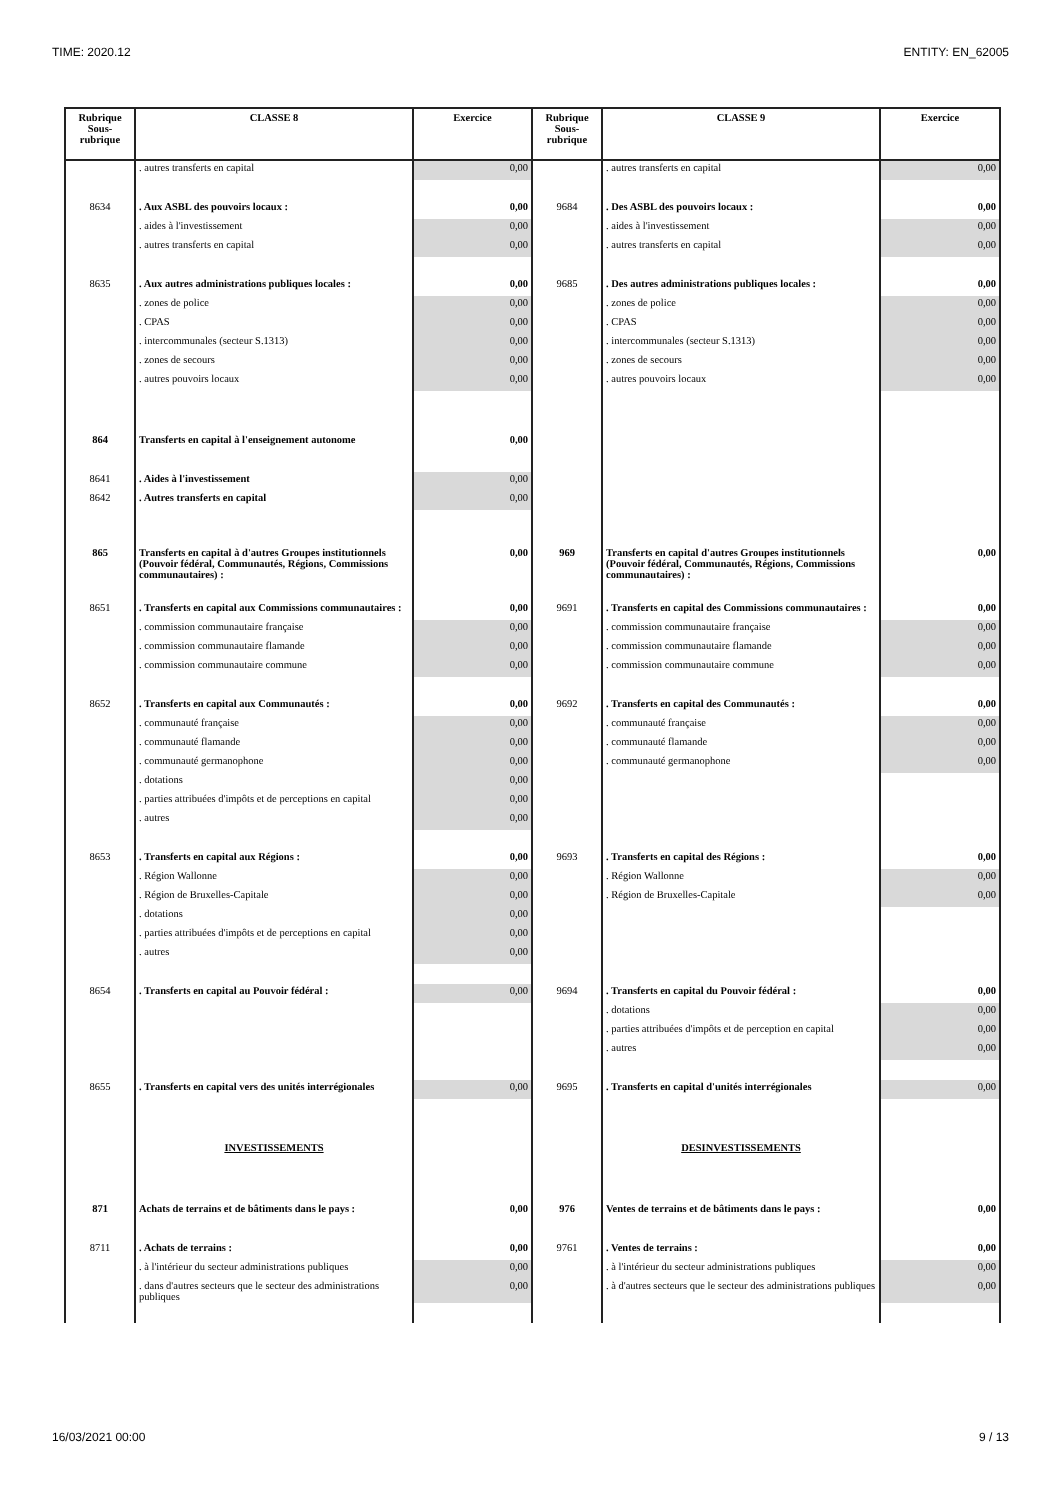TIME: 2020.12 ENTITY: EN_62005
| Rubrique Sous-rubrique | CLASSE 8 | Exercice | Rubrique Sous-rubrique | CLASSE 9 | Exercice |
| --- | --- | --- | --- | --- | --- |
| | . autres transferts en capital | 0,00 | | . autres transferts en capital | 0,00 |
| 8634 | . Aux ASBL des pouvoirs locaux : | 0,00 | 9684 | . Des ASBL des pouvoirs locaux : | 0,00 |
| | . aides à l'investissement | 0,00 | | . aides à l'investissement | 0,00 |
| | . autres transferts en capital | 0,00 | | . autres transferts en capital | 0,00 |
| 8635 | . Aux autres administrations publiques locales : | 0,00 | 9685 | . Des autres administrations publiques locales : | 0,00 |
| | . zones de police | 0,00 | | . zones de police | 0,00 |
| | . CPAS | 0,00 | | . CPAS | 0,00 |
| | . intercommunales (secteur S.1313) | 0,00 | | . intercommunales (secteur S.1313) | 0,00 |
| | . zones de secours | 0,00 | | . zones de secours | 0,00 |
| | . autres pouvoirs locaux | 0,00 | | . autres pouvoirs locaux | 0,00 |
| 864 | Transferts en capital à l'enseignement autonome | 0,00 | | | |
| 8641 | . Aides à l'investissement | 0,00 | | | |
| 8642 | . Autres transferts en capital | 0,00 | | | |
| 865 | Transferts en capital à d'autres Groupes institutionnels (Pouvoir fédéral, Communautés, Régions, Commissions communautaires) : | 0,00 | 969 | Transferts en capital d'autres Groupes institutionnels (Pouvoir fédéral, Communautés, Régions, Commissions communautaires) : | 0,00 |
| 8651 | . Transferts en capital aux Commissions communautaires : | 0,00 | 9691 | . Transferts en capital des Commissions communautaires : | 0,00 |
| | . commission communautaire française | 0,00 | | . commission communautaire française | 0,00 |
| | . commission communautaire flamande | 0,00 | | . commission communautaire flamande | 0,00 |
| | . commission communautaire commune | 0,00 | | . commission communautaire commune | 0,00 |
| 8652 | . Transferts en capital aux Communautés : | 0,00 | 9692 | . Transferts en capital des Communautés : | 0,00 |
| | . communauté française | 0,00 | | . communauté française | 0,00 |
| | . communauté flamande | 0,00 | | . communauté flamande | 0,00 |
| | . communauté germanophone | 0,00 | | . communauté germanophone | 0,00 |
| | . dotations | 0,00 | | | |
| | . parties attribuées d'impôts et de perceptions en capital | 0,00 | | | |
| | . autres | 0,00 | | | |
| 8653 | . Transferts en capital aux Régions : | 0,00 | 9693 | . Transferts en capital des Régions : | 0,00 |
| | . Région Wallonne | 0,00 | | . Région Wallonne | 0,00 |
| | . Région de Bruxelles-Capitale | 0,00 | | . Région de Bruxelles-Capitale | 0,00 |
| | . dotations | 0,00 | | | |
| | . parties attribuées d'impôts et de perceptions en capital | 0,00 | | | |
| | . autres | 0,00 | | | |
| 8654 | . Transferts en capital au Pouvoir fédéral : | 0,00 | 9694 | . Transferts en capital du Pouvoir fédéral : | 0,00 |
| | | | | . dotations | 0,00 |
| | | | | . parties attribuées d'impôts et de perception en capital | 0,00 |
| | | | | . autres | 0,00 |
| 8655 | . Transferts en capital vers des unités interrégionales | 0,00 | 9695 | . Transferts en capital d'unités interrégionales | 0,00 |
| | INVESTISSEMENTS | | | DESINVESTISSEMENTS | |
| 871 | Achats de terrains et de bâtiments dans le pays : | 0,00 | 976 | Ventes de terrains et de bâtiments dans le pays : | 0,00 |
| 8711 | . Achats de terrains : | 0,00 | 9761 | . Ventes de terrains : | 0,00 |
| | . à l'intérieur du secteur administrations publiques | 0,00 | | . à l'intérieur du secteur administrations publiques | 0,00 |
| | . dans d'autres secteurs que le secteur des administrations publiques | 0,00 | | . à d'autres secteurs que le secteur des administrations publiques | 0,00 |
16/03/2021 00:00 9 / 13